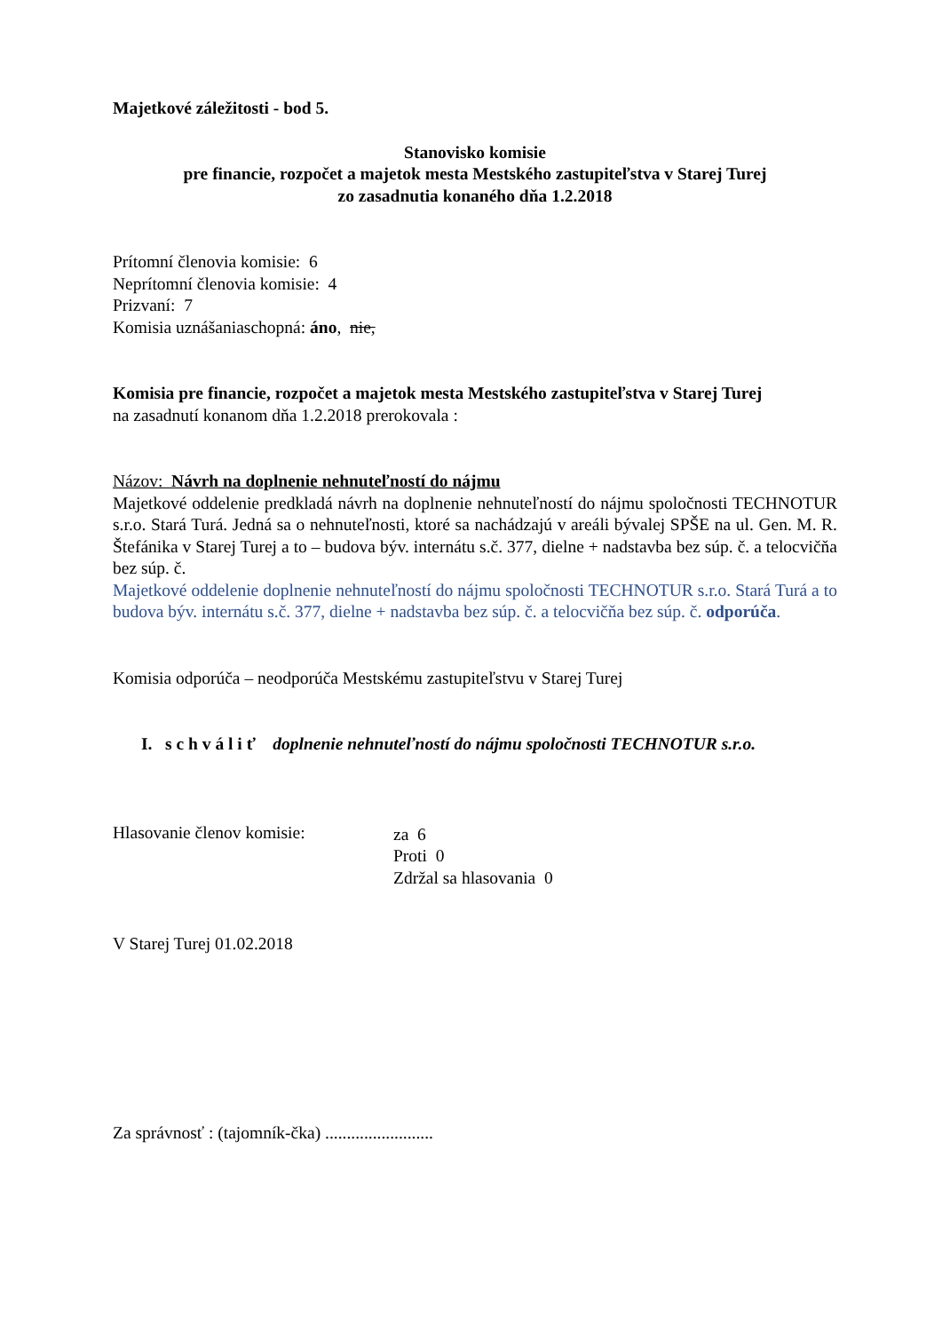Majetkové záležitosti - bod 5.
Stanovisko komisie
pre financie, rozpočet a majetok mesta Mestského zastupiteľstva v Starej Turej
zo zasadnutia konaného dňa 1.2.2018
Prítomní členovia komisie: 6
Neprítomní členovia komisie: 4
Prizvaní: 7
Komisia uznášaniaschopná: áno, nie,
Komisia pre financie, rozpočet a majetok mesta Mestského zastupiteľstva v Starej Turej
na zasadnutí konanom dňa 1.2.2018 prerokovala :
Názov: Návrh na doplnenie nehnuteľností do nájmu
Majetkové oddelenie predkladá návrh na doplnenie nehnuteľností do nájmu spoločnosti TECHNOTUR s.r.o. Stará Turá. Jedná sa o nehnuteľnosti, ktoré sa nachádzajú v areáli bývalej SPŠE na ul. Gen. M. R. Štefánika v Starej Turej a to – budova býv. internátu s.č. 377, dielne + nadstavba bez súp. č. a telocvičňa bez súp. č.
Majetkové oddelenie doplnenie nehnuteľností do nájmu spoločnosti TECHNOTUR s.r.o. Stará Turá a to budova býv. internátu s.č. 377, dielne + nadstavba bez súp. č. a telocvičňa bez súp. č. odporúča.
Komisia odporúča – neodporúča Mestskému zastupiteľstvu v Starej Turej
I. s c h v á l i ť doplnenie nehnuteľností do nájmu spoločnosti TECHNOTUR s.r.o.
Hlasovanie členov komisie: za 6
Proti 0
Zdržal sa hlasovania 0
V Starej Turej 01.02.2018
Za správnosť : (tajomník-čka) .........................